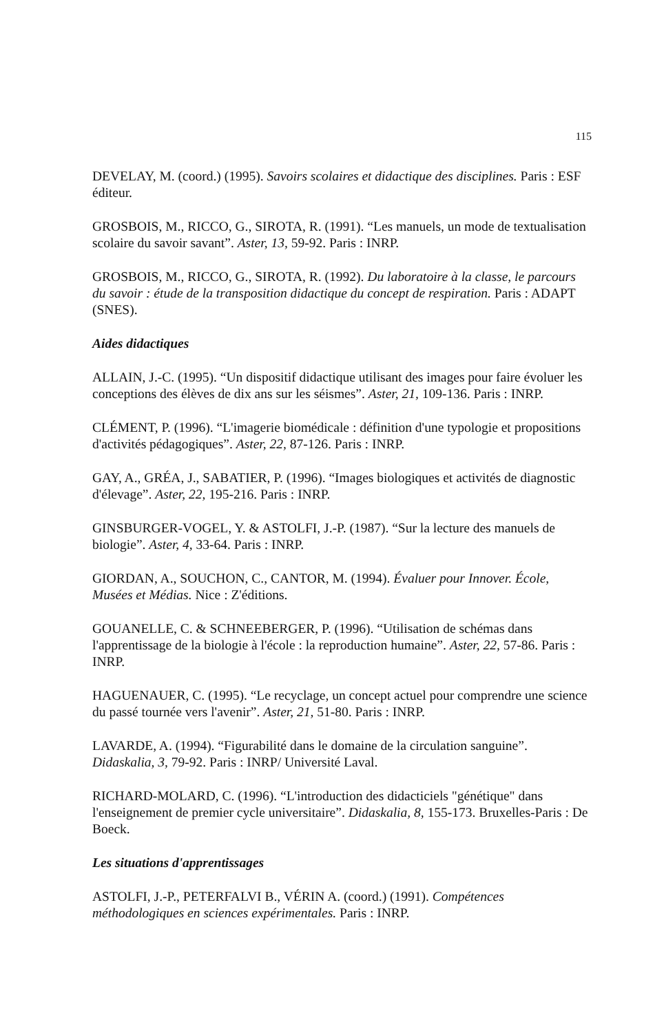115
DEVELAY, M. (coord.) (1995). Savoirs scolaires et didactique des disciplines. Paris : ESF éditeur.
GROSBOIS, M., RICCO, G., SIROTA, R. (1991). “Les manuels, un mode de textualisation scolaire du savoir savant”. Aster, 13, 59-92. Paris : INRP.
GROSBOIS, M., RICCO, G., SIROTA, R. (1992). Du laboratoire à la classe, le parcours du savoir : étude de la transposition didactique du concept de respiration. Paris : ADAPT (SNES).
Aides didactiques
ALLAIN, J.-C. (1995). “Un dispositif didactique utilisant des images pour faire évoluer les conceptions des élèves de dix ans sur les séismes”. Aster, 21, 109-136. Paris : INRP.
CLÉMENT, P. (1996). “L'imagerie biomédicale : définition d'une typologie et propositions d'activités pédagogiques”. Aster, 22, 87-126. Paris : INRP.
GAY, A., GRÉA, J., SABATIER, P. (1996). “Images biologiques et activités de diagnostic d'élevage”. Aster, 22, 195-216. Paris : INRP.
GINSBURGER-VOGEL, Y. & ASTOLFI, J.-P. (1987). “Sur la lecture des manuels de biologie”. Aster, 4, 33-64. Paris : INRP.
GIORDAN, A., SOUCHON, C., CANTOR, M. (1994). Évaluer pour Innover. École, Musées et Médias. Nice : Z'éditions.
GOUANELLE, C. & SCHNEEBERGER, P. (1996). “Utilisation de schémas dans l'apprentissage de la biologie à l'école : la reproduction humaine”. Aster, 22, 57-86. Paris : INRP.
HAGUENAUER, C. (1995). “Le recyclage, un concept actuel pour comprendre une science du passé tournée vers l'avenir”. Aster, 21, 51-80. Paris : INRP.
LAVARDE, A. (1994). “Figurabilité dans le domaine de la circulation sanguine”. Didaskalia, 3, 79-92. Paris : INRP/ Université Laval.
RICHARD-MOLARD, C. (1996). “L'introduction des didacticiels "génétique" dans l'enseignement de premier cycle universitaire”. Didaskalia, 8, 155-173. Bruxelles-Paris : De Boeck.
Les situations d'apprentissages
ASTOLFI, J.-P., PETERFALVI B., VÉRIN A. (coord.) (1991). Compétences méthodologiques en sciences expérimentales. Paris : INRP.